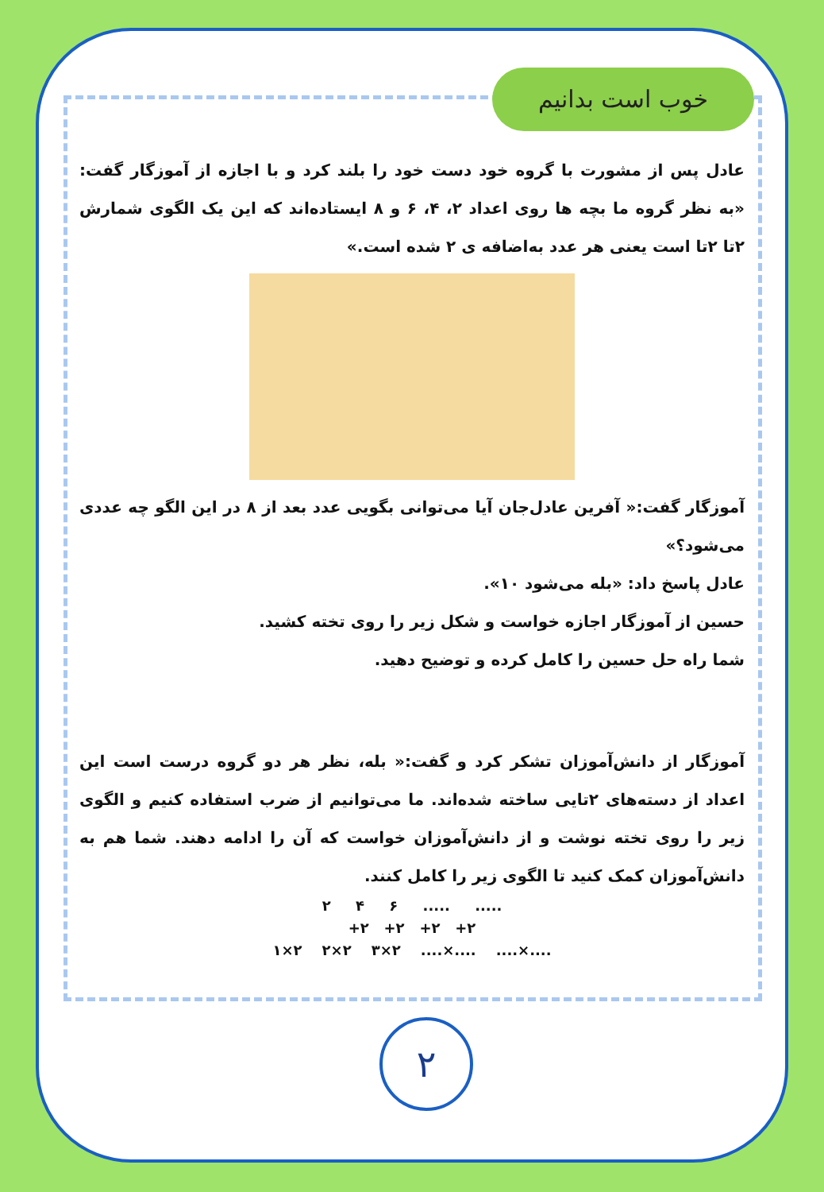خوب است بدانیم
عادل پس از مشورت با گروه خود دست خود را بلند کرد و با اجازه از آموزگار گفت: «به نظر گروه ما بچه ها روی اعداد ۲، ۴، ۶ و ۸ ایستاده‌اند که این یک الگوی شمارش ۲تا ۲تا است یعنی هر عدد به‌اضافه ی ۲ شده است.»
آموزگار گفت:« آفرین عادل‌جان آیا می‌توانی بگویی عدد بعد از ۸ در این الگو چه عددی می‌شود؟»
عادل پاسخ داد: «بله می‌شود ۱۰».
حسین از آموزگار اجازه خواست و شکل زیر را روی تخته کشید.
شما راه حل حسین را کامل کرده و توضیح دهید.
آموزگار از دانش‌آموزان تشکر کرد و گفت:« بله، نظر هر دو گروه درست است این اعداد از دسته‌های ۲تایی ساخته شده‌اند. ما می‌توانیم از ضرب استفاده کنیم و الگوی زیر را روی تخته نوشت و از دانش‌آموزان خواست که آن را ادامه دهند. شما هم به دانش‌آموزان کمک کنید تا الگوی زیر را کامل کنند.
۲ ۴ ۶ ..... .....
+۲ +۲ +۲ +۲
۱×۲ ۲×۲ ۳×۲ ....×.... ....×....
۲